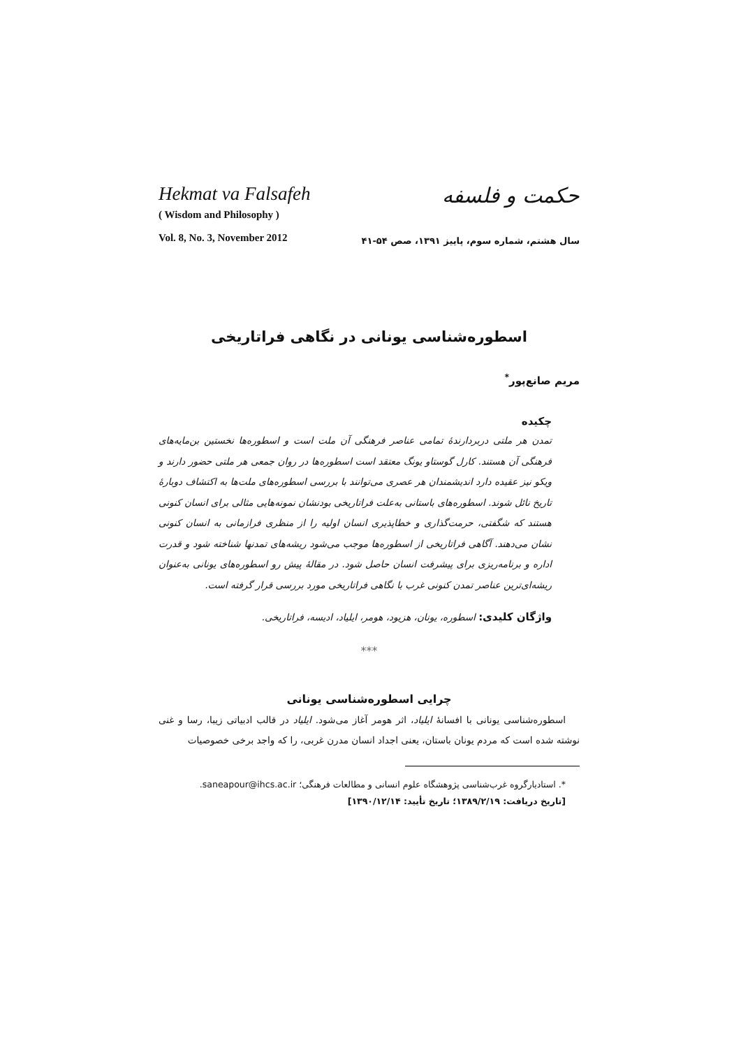Hekmat va Falsafeh
( Wisdom and Philosophy )
Vol. 8, No. 3, November 2012
حکمت و فلسفه
سال هشتم، شماره سوم، پاییز ۱۳۹۱، صص ۵۴-۴۱
اسطوره‌شناسی یونانی در نگاهی فراتاریخی
مریم صانع‌پور<sup>*</sup>
چکیده
تمدن هر ملتی دربردارندهٔ تمامی عناصر فرهنگی آن ملت است و اسطوره‌ها نخستین بن‌مایه‌های فرهنگی آن هستند. کارل گوستاو یونگ معتقد است اسطوره‌ها در روان جمعی هر ملتی حضور دارند و ویکو نیز عقیده دارد اندیشمندان هر عصری می‌توانند با بررسی اسطوره‌های ملت‌ها به اکتشاف دوبارهٔ تاریخ نائل شوند. اسطوره‌های باستانی به‌علت فراتاریخی بودنشان نمونه‌هایی مثالی برای انسان کنونی هستند که شگفتی، حرمت‌گذاری و خطاپذیری انسان اولیه را از منظری فرازمانی به انسان کنونی نشان می‌دهند. آگاهی فراتاریخی از اسطوره‌ها موجب می‌شود ریشه‌های تمدنها شناخته شود و قدرت اداره و برنامه‌ریزی برای پیشرفت انسان حاصل شود. در مقالهٔ پیش رو اسطوره‌های یونانی به‌عنوان ریشه‌ای‌ترین عناصر تمدن کنونی غرب با نگاهی فراتاریخی مورد بررسی قرار گرفته است.
واژگان کلیدی: اسطوره، یونان، هزیود، هومر، ایلیاد، ادیسه، فراتاریخی.
***
چرایی اسطوره‌شناسی یونانی
اسطوره‌شناسی یونانی با افسانهٔ ایلیاد، اثر هومر آغاز می‌شود. ایلیاد در قالب ادبیاتی زیبا، رسا و غنی نوشته شده است که مردم یونان باستان، یعنی اجداد انسان مدرن غربی، را که واجد برخی خصوصیات
*. استادیارگروه غرب‌شناسی پژوهشگاه علوم انسانی و مطالعات فرهنگی؛ saneapour@ihcs.ac.ir.
[تاریخ دریافت: ۱۳۸۹/۲/۱۹؛ تاریخ تأیید: ۱۳۹۰/۱۲/۱۴]